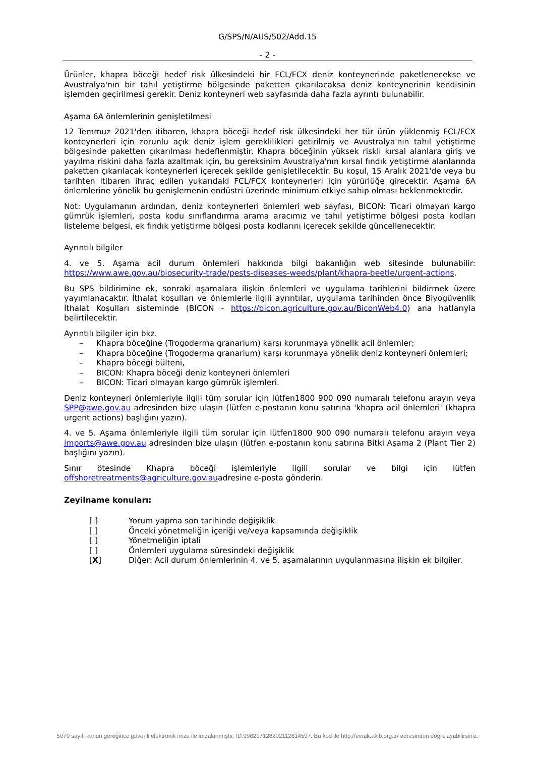G/SPS/N/AUS/502/Add.15
- 2 -
Ürünler, khapra böceği hedef risk ülkesindeki bir FCL/FCX deniz konteynerinde paketlenecekse ve Avustralya'nın bir tahıl yetiştirme bölgesinde paketten çıkarılacaksa deniz konteynerinin kendisinin işlemden geçirilmesi gerekir. Deniz konteyneri web sayfasında daha fazla ayrıntı bulunabilir.
Aşama 6A önlemlerinin genişletilmesi
12 Temmuz 2021'den itibaren, khapra böceği hedef risk ülkesindeki her tür ürün yüklenmiş FCL/FCX konteynerleri için zorunlu açık deniz işlem gereklilikleri getirilmiş ve Avustralya'nın tahıl yetiştirme bölgesinde paketten çıkarılması hedeflenmiştir. Khapra böceğinin yüksek riskli kırsal alanlara giriş ve yayılma riskini daha fazla azaltmak için, bu gereksinim Avustralya'nın kırsal fındık yetiştirme alanlarında paketten çıkarılacak konteynerleri içerecek şekilde genişletilecektir. Bu koşul, 15 Aralık 2021'de veya bu tarihten itibaren ihraç edilen yukarıdaki FCL/FCX konteynerleri için yürürlüğe girecektir. Aşama 6A önlemlerine yönelik bu genişlemenin endüstri üzerinde minimum etkiye sahip olması beklenmektedir.
Not: Uygulamanın ardından, deniz konteynerleri önlemleri web sayfası, BICON: Ticari olmayan kargo gümrük işlemleri, posta kodu sınıflandırma arama aracımız ve tahıl yetiştirme bölgesi posta kodları listeleme belgesi, ek fındık yetiştirme bölgesi posta kodlarını içerecek şekilde güncellenecektir.
Ayrıntılı bilgiler
4. ve 5. Aşama acil durum önlemleri hakkında bilgi bakanlığın web sitesinde bulunabilir: https://www.awe.gov.au/biosecurity-trade/pests-diseases-weeds/plant/khapra-beetle/urgent-actions.
Bu SPS bildirimine ek, sonraki aşamalara ilişkin önlemleri ve uygulama tarihlerini bildirmek üzere yayımlanacaktır. İthalat koşulları ve önlemlerle ilgili ayrıntılar, uygulama tarihinden önce Biyogüvenlik İthalat Koşulları sisteminde (BICON - https://bicon.agriculture.gov.au/BiconWeb4.0) ana hatlarıyla belirtilecektir.
Ayrıntılı bilgiler için bkz.
– Khapra böceğine (Trogoderma granarium) karşı korunmaya yönelik acil önlemler;
– Khapra böceğine (Trogoderma granarium) karşı korunmaya yönelik deniz konteyneri önlemleri;
– Khapra böceği bülteni,
– BICON: Khapra böceği deniz konteyneri önlemleri
– BICON: Ticari olmayan kargo gümrük işlemleri.
Deniz konteyneri önlemleriyle ilgili tüm sorular için lütfen1800 900 090 numaralı telefonu arayın veya SPP@awe.gov.au adresinden bize ulaşın (lütfen e-postanın konu satırına 'khapra acil önlemleri' (khapra urgent actions) başlığını yazın).
4. ve 5. Aşama önlemleriyle ilgili tüm sorular için lütfen1800 900 090 numaralı telefonu arayın veya imports@awe.gov.au adresinden bize ulaşın (lütfen e-postanın konu satırına Bitki Aşama 2 (Plant Tier 2) başlığını yazın).
Sınır ötesinde Khapra böceği işlemleriyle ilgili sorular ve bilgi için lütfen offshoretreatments@agriculture.gov.auadresine e-posta gönderin.
Zeyilname konuları:
[ ] Yorum yapma son tarihinde değişiklik
[ ] Önceki yönetmeliğin içeriği ve/veya kapsamında değişiklik
[ ] Yönetmeliğin iptali
[ ] Önlemleri uygulama süresindeki değişiklik
[X] Diğer: Acil durum önlemlerinin 4. ve 5. aşamalarının uygulanmasına ilişkin ek bilgiler.
5070 sayılı kanun gereğince güvenli elektronik imza ile imzalanmıştır. ID:99821712820211281459​7. Bu kod ile http://evrak.akib.org.tr/ adresinden doğrulayabilirsiniz.